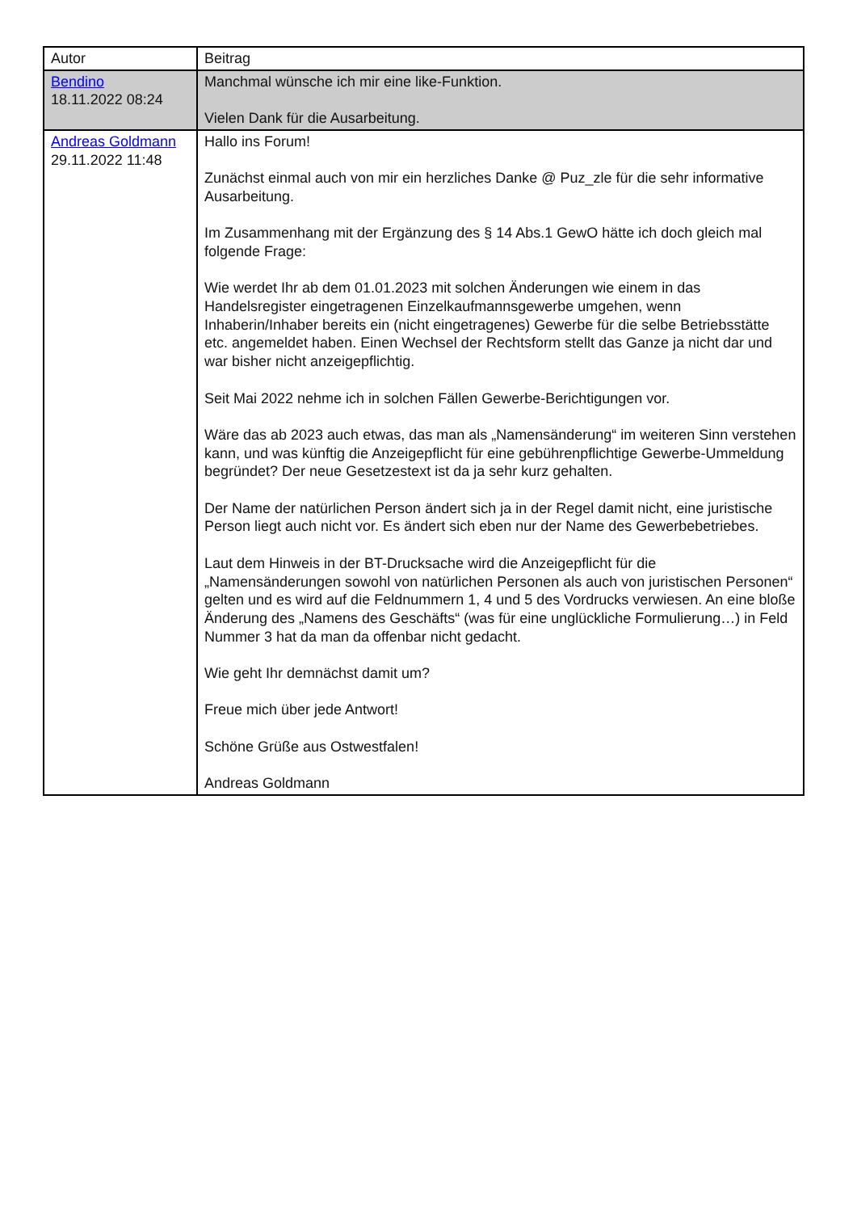| Autor | Beitrag |
| --- | --- |
| Bendino 18.11.2022 08:24 | Manchmal wünsche ich mir eine like-Funktion. Vielen Dank für die Ausarbeitung. |
| Andreas Goldmann 29.11.2022 11:48 | Hallo ins Forum! Zunächst einmal auch von mir ein herzliches Danke @ Puz_zle für die sehr informative Ausarbeitung. Im Zusammenhang mit der Ergänzung des § 14 Abs.1 GewO hätte ich doch gleich mal folgende Frage: Wie werdet Ihr ab dem 01.01.2023 mit solchen Änderungen wie einem in das Handelsregister eingetragenen Einzelkaufmannsgewerbe umgehen, wenn Inhaberin/Inhaber bereits ein (nicht eingetragenes) Gewerbe für die selbe Betriebsstätte etc. angemeldet haben. Einen Wechsel der Rechtsform stellt das Ganze ja nicht dar und war bisher nicht anzeigepflichtig. Seit Mai 2022 nehme ich in solchen Fällen Gewerbe-Berichtigungen vor. Wäre das ab 2023 auch etwas, das man als „Namensänderung“ im weiteren Sinn verstehen kann, und was künftig die Anzeigepflicht für eine gebührenpflichtige Gewerbe-Ummeldung begründet? Der neue Gesetzestext ist da ja sehr kurz gehalten. Der Name der natürlichen Person ändert sich ja in der Regel damit nicht, eine juristische Person liegt auch nicht vor. Es ändert sich eben nur der Name des Gewerbebetriebes. Laut dem Hinweis in der BT-Drucksache wird die Anzeigepflicht für die „Namensänderungen sowohl von natürlichen Personen als auch von juristischen Personen“ gelten und es wird auf die Feldnummern 1, 4 und 5 des Vordrucks verwiesen. An eine bloße Änderung des „Namens des Geschäfts“ (was für eine unglückliche Formulierung…) in Feld Nummer 3 hat da man da offenbar nicht gedacht. Wie geht Ihr demnächst damit um? Freue mich über jede Antwort! Schöne Grüße aus Ostwestfalen! Andreas Goldmann |